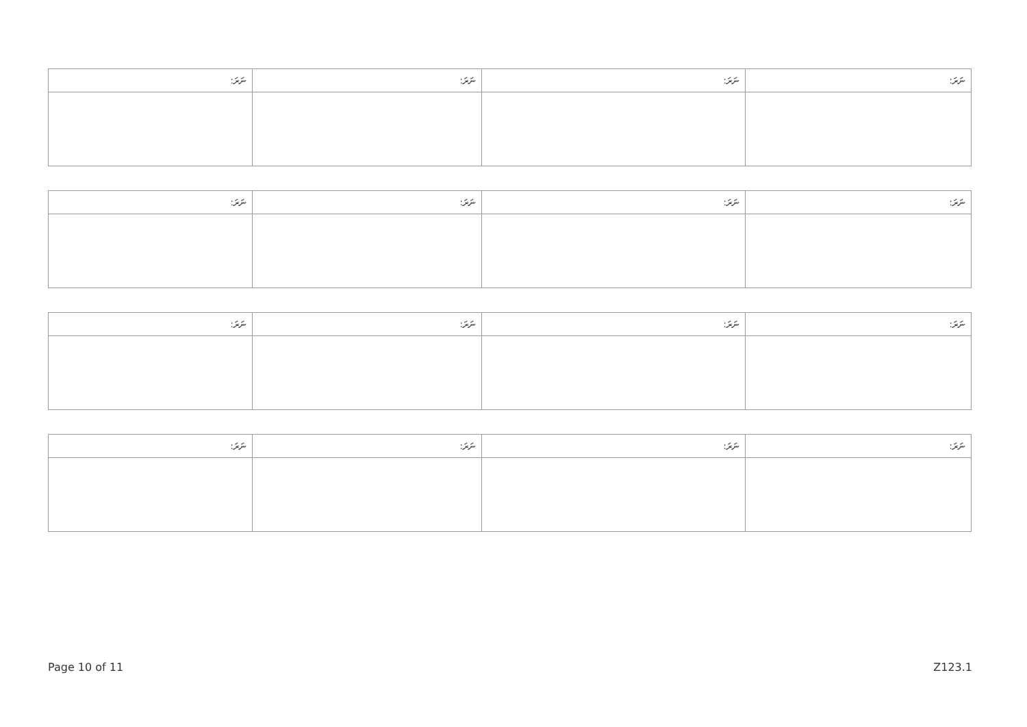| ނަރަ: | ނަރަ: | ނަރަ: | ނަރަ: |
| --- | --- | --- | --- |
| ނަރަ: | ނަރަ: | ނަރަ: | ނަރަ: |
| --- | --- | --- | --- |
| ނަރަ: | ނަރަ: | ނަރަ: | ނަރަ: |
| --- | --- | --- | --- |
| ނަރަ: | ނަރަ: | ނަރަ: | ނަރަ: |
| --- | --- | --- | --- |
Page 10 of 11 Z123.1